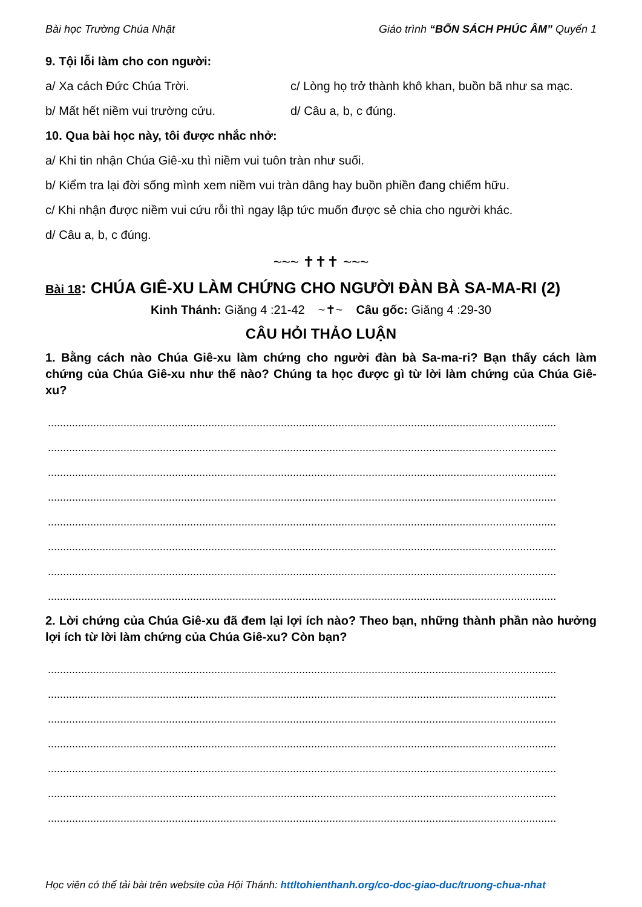Bài học Trường Chúa Nhật Giáo trình “BỐN SÁCH PHÚC ÂM” Quyển 1
9. Tội lỗi làm cho con người:
a/ Xa cách Đức Chúa Trời. c/ Lòng họ trở thành khô khan, buồn bã như sa mạc.
b/ Mất hết niềm vui trường cửu. d/ Câu a, b, c đúng.
10. Qua bài học này, tôi được nhắc nhở:
a/ Khi tin nhận Chúa Giê-xu thì niềm vui tuôn tràn như suối.
b/ Kiểm tra lại đời sống mình xem niềm vui tràn dâng hay buồn phiền đang chiếm hữu.
c/ Khi nhận được niềm vui cứu rỗi thì ngay lập tức muốn được sẻ chia cho người khác.
d/ Câu a, b, c đúng.
~~~ ✝✝✝ ~~~
Bài 18: CHÚA GIÊ-XU LÀM CHỨNG CHO NGƯỜI ĐÀN BÀ SA-MA-RI (2)
Kinh Thánh: Giăng 4 :21-42 ~✝~ Câu gốc: Giăng 4 :29-30
CÂU HỎI THẢO LUẬN
1. Bằng cách nào Chúa Giê-xu làm chứng cho người đàn bà Sa-ma-ri? Bạn thấy cách làm chứng của Chúa Giê-xu như thế nào? Chúng ta học được gì từ lời làm chứng của Chúa Giê-xu?
........................................................................................................................................................................
........................................................................................................................................................................
........................................................................................................................................................................
........................................................................................................................................................................
........................................................................................................................................................................
........................................................................................................................................................................
........................................................................................................................................................................
........................................................................................................................................................................
2. Lời chứng của Chúa Giê-xu đã đem lại lợi ích nào? Theo bạn, những thành phần nào hưởng lợi ích từ lời làm chứng của Chúa Giê-xu? Còn bạn?
........................................................................................................................................................................
........................................................................................................................................................................
........................................................................................................................................................................
........................................................................................................................................................................
........................................................................................................................................................................
........................................................................................................................................................................
........................................................................................................................................................................
Học viên có thể tải bài trên website của Hội Thánh: httltohienthanh.org/co-doc-giao-duc/truong-chua-nhat